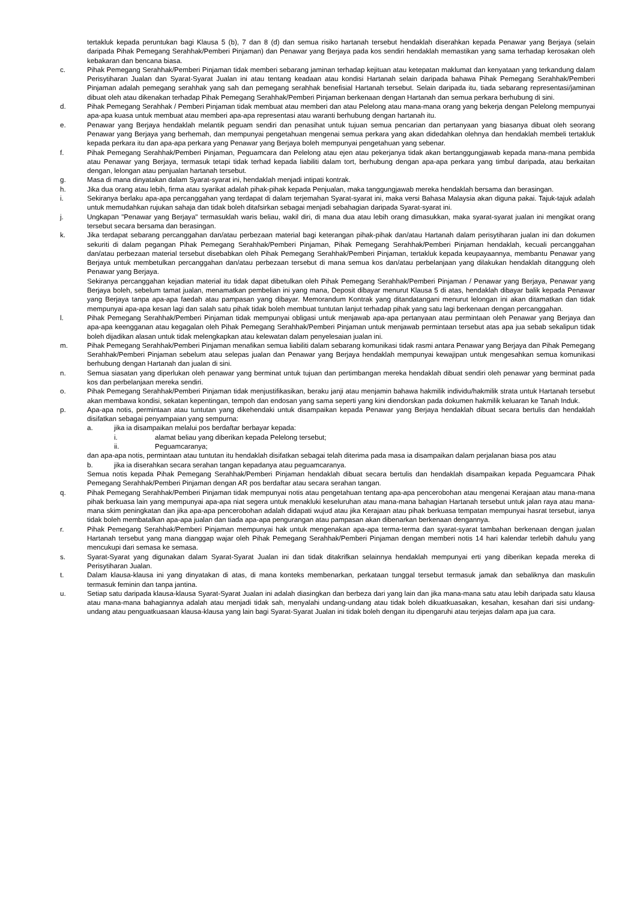tertakluk kepada peruntukan bagi Klausa 5 (b), 7 dan 8 (d) dan semua risiko hartanah tersebut hendaklah diserahkan kepada Penawar yang Berjaya (selain daripada Pihak Pemegang Serahhak/Pemberi Pinjaman) dan Penawar yang Berjaya pada kos sendiri hendaklah memastikan yang sama terhadap kerosakan oleh kebakaran dan bencana biasa.
c. Pihak Pemegang Serahhak/Pemberi Pinjaman tidak memberi sebarang jaminan terhadap kejituan atau ketepatan maklumat dan kenyataan yang terkandung dalam Perisytiharan Jualan dan Syarat-Syarat Jualan ini atau tentang keadaan atau kondisi Hartanah selain daripada bahawa Pihak Pemegang Serahhak/Pemberi Pinjaman adalah pemegang serahhak yang sah dan pemegang serahhak benefisial Hartanah tersebut. Selain daripada itu, tiada sebarang representasi/jaminan dibuat oleh atau dikenakan terhadap Pihak Pemegang Serahhak/Pemberi Pinjaman berkenaan dengan Hartanah dan semua perkara berhubung di sini.
d. Pihak Pemegang Serahhak / Pemberi Pinjaman tidak membuat atau memberi dan atau Pelelong atau mana-mana orang yang bekerja dengan Pelelong mempunyai apa-apa kuasa untuk membuat atau memberi apa-apa representasi atau waranti berhubung dengan hartanah itu.
e. Penawar yang Berjaya hendaklah melantik peguam sendiri dan penasihat untuk tujuan semua pencarian dan pertanyaan yang biasanya dibuat oleh seorang Penawar yang Berjaya yang berhemah, dan mempunyai pengetahuan mengenai semua perkara yang akan didedahkan olehnya dan hendaklah membeli tertakluk kepada perkara itu dan apa-apa perkara yang Penawar yang Berjaya boleh mempunyai pengetahuan yang sebenar.
f. Pihak Pemegang Serahhak/Pemberi Pinjaman, Peguamcara dan Pelelong atau ejen atau pekerjanya tidak akan bertanggungjawab kepada mana-mana pembida atau Penawar yang Berjaya, termasuk tetapi tidak terhad kepada liabiliti dalam tort, berhubung dengan apa-apa perkara yang timbul daripada, atau berkaitan dengan, lelongan atau penjualan hartanah tersebut.
g. Masa di mana dinyatakan dalam Syarat-syarat ini, hendaklah menjadi intipati kontrak.
h. Jika dua orang atau lebih, firma atau syarikat adalah pihak-pihak kepada Penjualan, maka tanggungjawab mereka hendaklah bersama dan berasingan.
i. Sekiranya berlaku apa-apa percanggahan yang terdapat di dalam terjemahan Syarat-syarat ini, maka versi Bahasa Malaysia akan diguna pakai. Tajuk-tajuk adalah untuk memudahkan rujukan sahaja dan tidak boleh ditafsirkan sebagai menjadi sebahagian daripada Syarat-syarat ini.
j. Ungkapan "Penawar yang Berjaya" termasuklah waris beliau, wakil diri, di mana dua atau lebih orang dimasukkan, maka syarat-syarat jualan ini mengikat orang tersebut secara bersama dan berasingan.
k. Jika terdapat sebarang percanggahan dan/atau perbezaan material bagi keterangan pihak-pihak dan/atau Hartanah dalam perisytiharan jualan ini dan dokumen sekuriti di dalam pegangan Pihak Pemegang Serahhak/Pemberi Pinjaman, Pihak Pemegang Serahhak/Pemberi Pinjaman hendaklah, kecuali percanggahan dan/atau perbezaan material tersebut disebabkan oleh Pihak Pemegang Serahhak/Pemberi Pinjaman, tertakluk kepada keupayaannya, membantu Penawar yang Berjaya untuk membetulkan percanggahan dan/atau perbezaan tersebut di mana semua kos dan/atau perbelanjaan yang dilakukan hendaklah ditanggung oleh Penawar yang Berjaya.
Sekiranya percanggahan kejadian material itu tidak dapat dibetulkan oleh Pihak Pemegang Serahhak/Pemberi Pinjaman / Penawar yang Berjaya, Penawar yang Berjaya boleh, sebelum tamat jualan, menamatkan pembelian ini yang mana, Deposit dibayar menurut Klausa 5 di atas, hendaklah dibayar balik kepada Penawar yang Berjaya tanpa apa-apa faedah atau pampasan yang dibayar. Memorandum Kontrak yang ditandatangani menurut lelongan ini akan ditamatkan dan tidak mempunyai apa-apa kesan lagi dan salah satu pihak tidak boleh membuat tuntutan lanjut terhadap pihak yang satu lagi berkenaan dengan percanggahan.
l. Pihak Pemegang Serahhak/Pemberi Pinjaman tidak mempunyai obligasi untuk menjawab apa-apa pertanyaan atau permintaan oleh Penawar yang Berjaya dan apa-apa keengganan atau kegagalan oleh Pihak Pemegang Serahhak/Pemberi Pinjaman untuk menjawab permintaan tersebut atas apa jua sebab sekalipun tidak boleh dijadikan alasan untuk tidak melengkapkan atau kelewatan dalam penyelesaian jualan ini.
m. Pihak Pemegang Serahhak/Pemberi Pinjaman menafikan semua liabiliti dalam sebarang komunikasi tidak rasmi antara Penawar yang Berjaya dan Pihak Pemegang Serahhak/Pemberi Pinjaman sebelum atau selepas jualan dan Penawar yang Berjaya hendaklah mempunyai kewajipan untuk mengesahkan semua komunikasi berhubung dengan Hartanah dan jualan di sini.
n. Semua siasatan yang diperlukan oleh penawar yang berminat untuk tujuan dan pertimbangan mereka hendaklah dibuat sendiri oleh penawar yang berminat pada kos dan perbelanjaan mereka sendiri.
o. Pihak Pemegang Serahhak/Pemberi Pinjaman tidak menjustifikasikan, beraku janji atau menjamin bahawa hakmilik individu/hakmilik strata untuk Hartanah tersebut akan membawa kondisi, sekatan kepentingan, tempoh dan endosan yang sama seperti yang kini diendorskan pada dokumen hakmilik keluaran ke Tanah Induk.
p. Apa-apa notis, permintaan atau tuntutan yang dikehendaki untuk disampaikan kepada Penawar yang Berjaya hendaklah dibuat secara bertulis dan hendaklah disifatkan sebagai penyampaian yang sempurna:
a. jika ia disampaikan melalui pos berdaftar berbayar kepada:
i. alamat beliau yang diberikan kepada Pelelong tersebut;
ii. Peguamcaranya;
dan apa-apa notis, permintaan atau tuntutan itu hendaklah disifatkan sebagai telah diterima pada masa ia disampaikan dalam perjalanan biasa pos atau
b. jika ia diserahkan secara serahan tangan kepadanya atau peguamcaranya.
Semua notis kepada Pihak Pemegang Serahhak/Pemberi Pinjaman hendaklah dibuat secara bertulis dan hendaklah disampaikan kepada Peguamcara Pihak Pemegang Serahhak/Pemberi Pinjaman dengan AR pos berdaftar atau secara serahan tangan.
q. Pihak Pemegang Serahhak/Pemberi Pinjaman tidak mempunyai notis atau pengetahuan tentang apa-apa pencerobohan atau mengenai Kerajaan atau mana-mana pihak berkuasa lain yang mempunyai apa-apa niat segera untuk menakluki keseluruhan atau mana-mana bahagian Hartanah tersebut untuk jalan raya atau mana-mana skim peningkatan dan jika apa-apa pencerobohan adalah didapati wujud atau jika Kerajaan atau pihak berkuasa tempatan mempunyai hasrat tersebut, ianya tidak boleh membatalkan apa-apa jualan dan tiada apa-apa pengurangan atau pampasan akan dibenarkan berkenaan dengannya.
r. Pihak Pemegang Serahhak/Pemberi Pinjaman mempunyai hak untuk mengenakan apa-apa terma-terma dan syarat-syarat tambahan berkenaan dengan jualan Hartanah tersebut yang mana dianggap wajar oleh Pihak Pemegang Serahhak/Pemberi Pinjaman dengan memberi notis 14 hari kalendar terlebih dahulu yang mencukupi dari semasa ke semasa.
s. Syarat-Syarat yang digunakan dalam Syarat-Syarat Jualan ini dan tidak ditakrifkan selainnya hendaklah mempunyai erti yang diberikan kepada mereka di Perisytiharan Jualan.
t. Dalam klausa-klausa ini yang dinyatakan di atas, di mana konteks membenarkan, perkataan tunggal tersebut termasuk jamak dan sebaliknya dan maskulin termasuk feminin dan tanpa jantina.
u. Setiap satu daripada klausa-klausa Syarat-Syarat Jualan ini adalah diasingkan dan berbeza dari yang lain dan jika mana-mana satu atau lebih daripada satu klausa atau mana-mana bahagiannya adalah atau menjadi tidak sah, menyalahi undang-undang atau tidak boleh dikuatkuasakan, kesahan, kesahan dari sisi undang-undang atau penguatkuasaan klausa-klausa yang lain bagi Syarat-Syarat Jualan ini tidak boleh dengan itu dipengaruhi atau terjejas dalam apa jua cara.